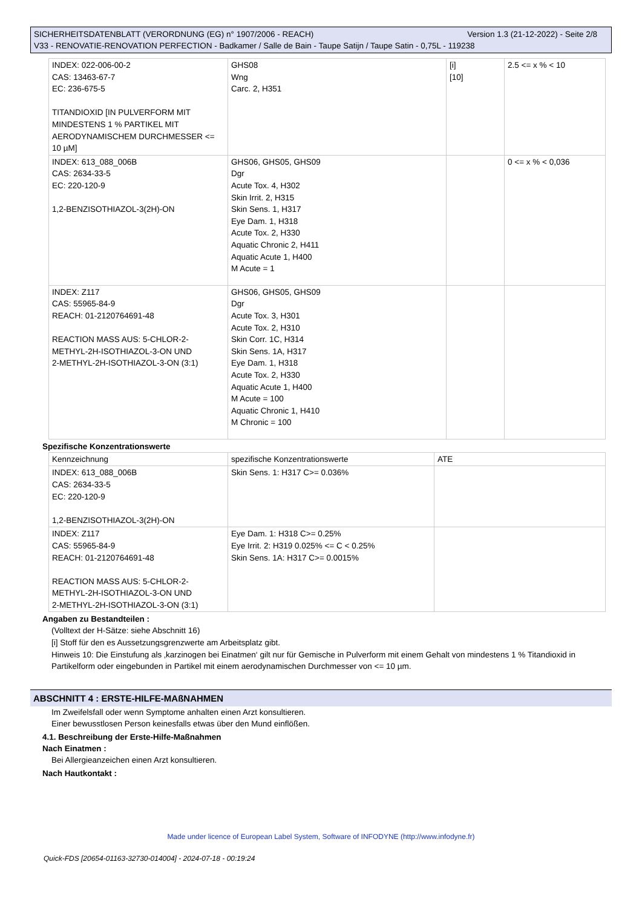Version 1.3 (21-12-2022) - Seite 2/8 SICHERHEITSDATENBLATT (VERORDNUNG (EG) n° 1907/2006 - REACH)
V33 - RENOVATIE-RENOVATION PERFECTION - Badkamer / Salle de Bain - Taupe Satijn / Taupe Satin - 0,75L - 119238
| INDEX: 022-006-00-2 CAS: 13463-67-7 EC: 236-675-5 TITANDIOXID [IN PULVERFORM MIT MINDESTENS 1 % PARTIKEL MIT AERODYNAMISCHEM DURCHMESSER <= 10 µM] | GHS08 Wng Carc. 2, H351 | [i] [10] | 2.5 <= x % < 10 |
| INDEX: 613_088_006B CAS: 2634-33-5 EC: 220-120-9 1,2-BENZISOTHIAZOL-3(2H)-ON | GHS06, GHS05, GHS09 Dgr Acute Tox. 4, H302 Skin Irrit. 2, H315 Skin Sens. 1, H317 Eye Dam. 1, H318 Acute Tox. 2, H330 Aquatic Chronic 2, H411 Aquatic Acute 1, H400 M Acute = 1 | | 0 <= x % < 0,036 |
| INDEX: Z117 CAS: 55965-84-9 REACH: 01-2120764691-48 REACTION MASS AUS: 5-CHLOR-2-METHYL-2H-ISOTHIAZOL-3-ON UND 2-METHYL-2H-ISOTHIAZOL-3-ON (3:1) | GHS06, GHS05, GHS09 Dgr Acute Tox. 3, H301 Acute Tox. 2, H310 Skin Corr. 1C, H314 Skin Sens. 1A, H317 Eye Dam. 1, H318 Acute Tox. 2, H330 Aquatic Acute 1, H400 M Acute = 100 Aquatic Chronic 1, H410 M Chronic = 100 | | |
Spezifische Konzentrationswerte
| Kennzeichnung | spezifische Konzentrationswerte | ATE |
| INDEX: 613_088_006B CAS: 2634-33-5 EC: 220-120-9 1,2-BENZISOTHIAZOL-3(2H)-ON | Skin Sens. 1: H317 C>= 0.036% | |
| INDEX: Z117 CAS: 55965-84-9 REACH: 01-2120764691-48 REACTION MASS AUS: 5-CHLOR-2-METHYL-2H-ISOTHIAZOL-3-ON UND 2-METHYL-2H-ISOTHIAZOL-3-ON (3:1) | Eye Dam. 1: H318 C>= 0.25% Eye Irrit. 2: H319 0.025% <= C < 0.25% Skin Sens. 1A: H317 C>= 0.0015% | |
Angaben zu Bestandteilen :
(Volltext der H-Sätze: siehe Abschnitt 16)
[i] Stoff für den es Aussetzungsgrenzwerte am Arbeitsplatz gibt.
Hinweis 10: Die Einstufung als ‚karzinogen bei Einatmen‘ gilt nur für Gemische in Pulverform mit einem Gehalt von mindestens 1 % Titandioxid in Partikelform oder eingebunden in Partikel mit einem aerodynamischen Durchmesser von <= 10 µm.
ABSCHNITT 4 : ERSTE-HILFE-MAßNAHMEN
Im Zweifelsfall oder wenn Symptome anhalten einen Arzt konsultieren.
Einer bewusstlosen Person keinesfalls etwas über den Mund einflößen.
4.1. Beschreibung der Erste-Hilfe-Maßnahmen
Nach Einatmen :
Bei Allergieanzeichen einen Arzt konsultieren.
Nach Hautkontakt :
Made under licence of European Label System, Software of INFODYNE (http://www.infodyne.fr)
Quick-FDS [20654-01163-32730-014004] - 2024-07-18 - 00:19:24